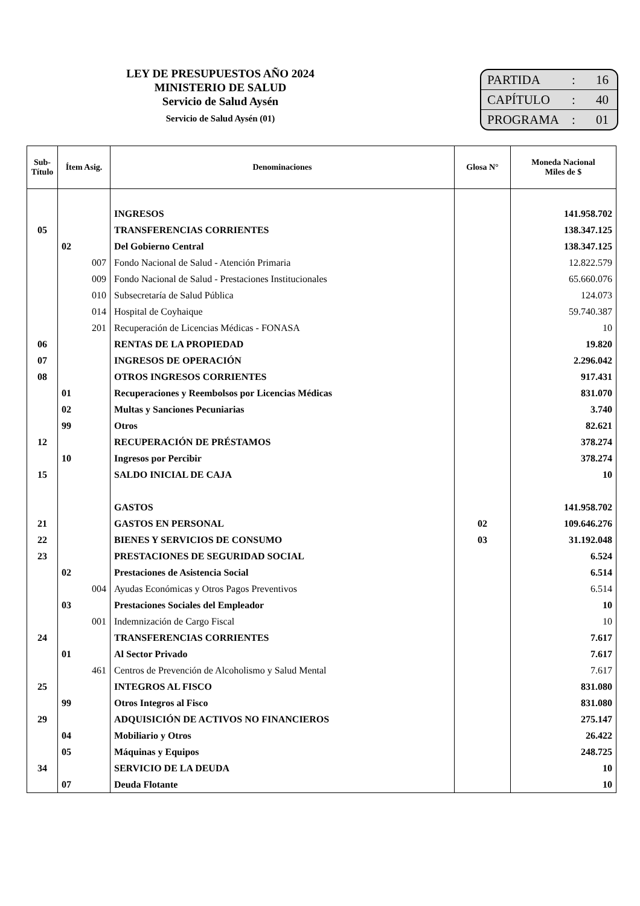LEY DE PRESUPUESTOS AÑO 2024
MINISTERIO DE SALUD
Servicio de Salud Aysén
Servicio de Salud Aysén (01)
PARTIDA: 16
CAPÍTULO: 40
PROGRAMA: 01
| Sub- Título | Ítem Asig. | Denominaciones | Glosa N° | Moneda Nacional Miles de $ |
| --- | --- | --- | --- | --- |
| | | INGRESOS | | 141.958.702 |
| 05 | | TRANSFERENCIAS CORRIENTES | | 138.347.125 |
| | 02 | Del Gobierno Central | | 138.347.125 |
| | 007 | Fondo Nacional de Salud - Atención Primaria | | 12.822.579 |
| | 009 | Fondo Nacional de Salud - Prestaciones Institucionales | | 65.660.076 |
| | 010 | Subsecretaría de Salud Pública | | 124.073 |
| | 014 | Hospital de Coyhaique | | 59.740.387 |
| | 201 | Recuperación de Licencias Médicas - FONASA | | 10 |
| 06 | | RENTAS DE LA PROPIEDAD | | 19.820 |
| 07 | | INGRESOS DE OPERACIÓN | | 2.296.042 |
| 08 | | OTROS INGRESOS CORRIENTES | | 917.431 |
| | 01 | Recuperaciones y Reembolsos por Licencias Médicas | | 831.070 |
| | 02 | Multas y Sanciones Pecuniarias | | 3.740 |
| | 99 | Otros | | 82.621 |
| 12 | | RECUPERACIÓN DE PRÉSTAMOS | | 378.274 |
| | 10 | Ingresos por Percibir | | 378.274 |
| 15 | | SALDO INICIAL DE CAJA | | 10 |
| | | GASTOS | | 141.958.702 |
| 21 | | GASTOS EN PERSONAL | 02 | 109.646.276 |
| 22 | | BIENES Y SERVICIOS DE CONSUMO | 03 | 31.192.048 |
| 23 | | PRESTACIONES DE SEGURIDAD SOCIAL | | 6.524 |
| | 02 | Prestaciones de Asistencia Social | | 6.514 |
| | 004 | Ayudas Económicas y Otros Pagos Preventivos | | 6.514 |
| | 03 | Prestaciones Sociales del Empleador | | 10 |
| | 001 | Indemnización de Cargo Fiscal | | 10 |
| 24 | | TRANSFERENCIAS CORRIENTES | | 7.617 |
| | 01 | Al Sector Privado | | 7.617 |
| | 461 | Centros de Prevención de Alcoholismo y Salud Mental | | 7.617 |
| 25 | | INTEGROS AL FISCO | | 831.080 |
| | 99 | Otros Integros al Fisco | | 831.080 |
| 29 | | ADQUISICIÓN DE ACTIVOS NO FINANCIEROS | | 275.147 |
| | 04 | Mobiliario y Otros | | 26.422 |
| | 05 | Máquinas y Equipos | | 248.725 |
| 34 | | SERVICIO DE LA DEUDA | | 10 |
| | 07 | Deuda Flotante | | 10 |